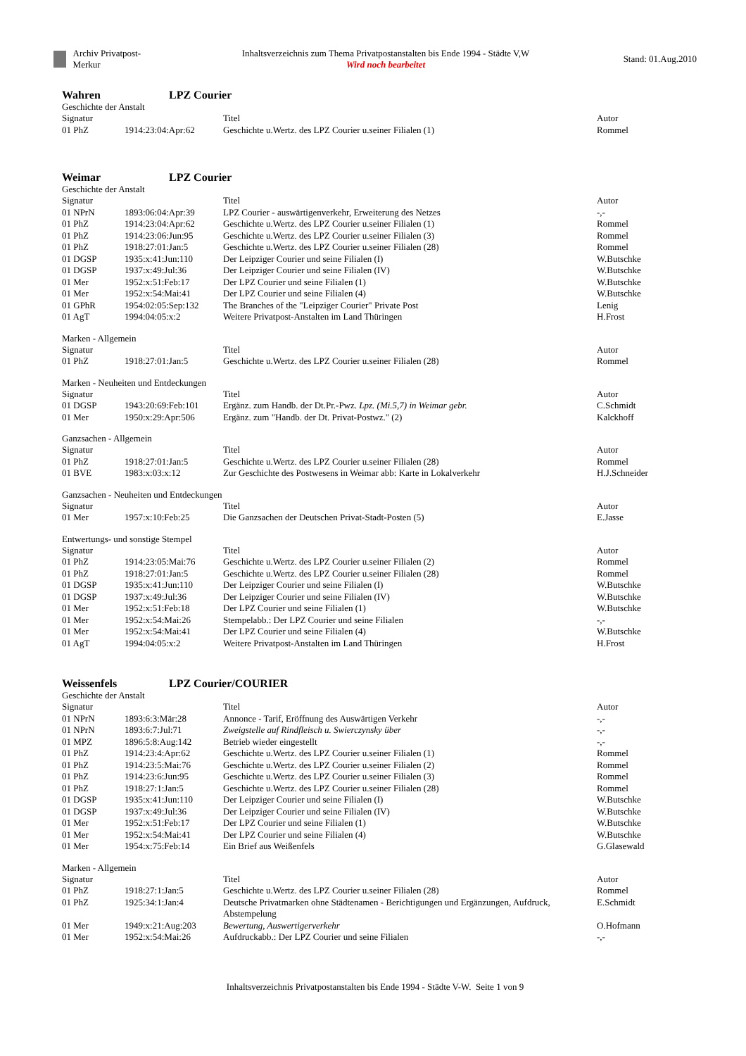Archiv Privatpost-Merkur
Inhaltsverzeichnis zum Thema Privatpostanstalten bis Ende 1994 - Städte V,W
Wird noch bearbeitet
Stand: 01.Aug.2010
Wahren LPZ Courier
Geschichte der Anstalt
| Signatur | | Titel | Autor |
| --- | --- | --- | --- |
| 01 PhZ | 1914:23:04:Apr:62 | Geschichte u.Wertz. des LPZ Courier u.seiner Filialen (1) | Rommel |
Weimar LPZ Courier
Geschichte der Anstalt
| Signatur | | Titel | Autor |
| --- | --- | --- | --- |
| 01 NPrN | 1893:06:04:Apr:39 | LPZ Courier - auswärtigenverkehr, Erweiterung des Netzes | -,- |
| 01 PhZ | 1914:23:04:Apr:62 | Geschichte u.Wertz. des LPZ Courier u.seiner Filialen (1) | Rommel |
| 01 PhZ | 1914:23:06:Jun:95 | Geschichte u.Wertz. des LPZ Courier u.seiner Filialen (3) | Rommel |
| 01 PhZ | 1918:27:01:Jan:5 | Geschichte u.Wertz. des LPZ Courier u.seiner Filialen (28) | Rommel |
| 01 DGSP | 1935:x:41:Jun:110 | Der Leipziger Courier und seine Filialen (I) | W.Butschke |
| 01 DGSP | 1937:x:49:Jul:36 | Der Leipziger Courier und seine Filialen (IV) | W.Butschke |
| 01 Mer | 1952:x:51:Feb:17 | Der LPZ Courier und seine Filialen (1) | W.Butschke |
| 01 Mer | 1952:x:54:Mai:41 | Der LPZ Courier und seine Filialen (4) | W.Butschke |
| 01 GPhR | 1954:02:05:Sep:132 | The Branches of the "Leipziger Courier" Private Post | Lenig |
| 01 AgT | 1994:04:05:x:2 | Weitere Privatpost-Anstalten im Land Thüringen | H.Frost |
Marken - Allgemein
| Signatur | | Titel | Autor |
| --- | --- | --- | --- |
| 01 PhZ | 1918:27:01:Jan:5 | Geschichte u.Wertz. des LPZ Courier u.seiner Filialen (28) | Rommel |
Marken - Neuheiten und Entdeckungen
| Signatur | | Titel | Autor |
| --- | --- | --- | --- |
| 01 DGSP | 1943:20:69:Feb:101 | Ergänz. zum Handb. der Dt.Pr.-Pwz. Lpz. (Mi.5,7) in Weimar gebr. | C.Schmidt |
| 01 Mer | 1950:x:29:Apr:506 | Ergänz. zum "Handb. der Dt. Privat-Postwz." (2) | Kalckhoff |
Ganzsachen - Allgemein
| Signatur | | Titel | Autor |
| --- | --- | --- | --- |
| 01 PhZ | 1918:27:01:Jan:5 | Geschichte u.Wertz. des LPZ Courier u.seiner Filialen (28) | Rommel |
| 01 BVE | 1983:x:03:x:12 | Zur Geschichte des Postwesens in Weimar abb: Karte in Lokalverkehr | H.J.Schneider |
Ganzsachen - Neuheiten und Entdeckungen
| Signatur | | Titel | Autor |
| --- | --- | --- | --- |
| 01 Mer | 1957:x:10:Feb:25 | Die Ganzsachen der Deutschen Privat-Stadt-Posten (5) | E.Jasse |
Entwertungs- und sonstige Stempel
| Signatur | | Titel | Autor |
| --- | --- | --- | --- |
| 01 PhZ | 1914:23:05:Mai:76 | Geschichte u.Wertz. des LPZ Courier u.seiner Filialen (2) | Rommel |
| 01 PhZ | 1918:27:01:Jan:5 | Geschichte u.Wertz. des LPZ Courier u.seiner Filialen (28) | Rommel |
| 01 DGSP | 1935:x:41:Jun:110 | Der Leipziger Courier und seine Filialen (I) | W.Butschke |
| 01 DGSP | 1937:x:49:Jul:36 | Der Leipziger Courier und seine Filialen (IV) | W.Butschke |
| 01 Mer | 1952:x:51:Feb:18 | Der LPZ Courier und seine Filialen (1) | W.Butschke |
| 01 Mer | 1952:x:54:Mai:26 | Stempelabb.: Der LPZ Courier und seine Filialen | -,- |
| 01 Mer | 1952:x:54:Mai:41 | Der LPZ Courier und seine Filialen (4) | W.Butschke |
| 01 AgT | 1994:04:05:x:2 | Weitere Privatpost-Anstalten im Land Thüringen | H.Frost |
Weissenfels LPZ Courier/COURIER
Geschichte der Anstalt
| Signatur | | Titel | Autor |
| --- | --- | --- | --- |
| 01 NPrN | 1893:6:3:Mär:28 | Annonce - Tarif, Eröffnung des Auswärtigen Verkehr | -,- |
| 01 NPrN | 1893:6:7:Jul:71 | Zweigstelle auf Rindfleisch u. Swierczynsky über | -,- |
| 01 MPZ | 1896:5:8:Aug:142 | Betrieb wieder eingestellt | -,- |
| 01 PhZ | 1914:23:4:Apr:62 | Geschichte u.Wertz. des LPZ Courier u.seiner Filialen (1) | Rommel |
| 01 PhZ | 1914:23:5:Mai:76 | Geschichte u.Wertz. des LPZ Courier u.seiner Filialen (2) | Rommel |
| 01 PhZ | 1914:23:6:Jun:95 | Geschichte u.Wertz. des LPZ Courier u.seiner Filialen (3) | Rommel |
| 01 PhZ | 1918:27:1:Jan:5 | Geschichte u.Wertz. des LPZ Courier u.seiner Filialen (28) | Rommel |
| 01 DGSP | 1935:x:41:Jun:110 | Der Leipziger Courier und seine Filialen (I) | W.Butschke |
| 01 DGSP | 1937:x:49:Jul:36 | Der Leipziger Courier und seine Filialen (IV) | W.Butschke |
| 01 Mer | 1952:x:51:Feb:17 | Der LPZ Courier und seine Filialen (1) | W.Butschke |
| 01 Mer | 1952:x:54:Mai:41 | Der LPZ Courier und seine Filialen (4) | W.Butschke |
| 01 Mer | 1954:x:75:Feb:14 | Ein Brief aus Weißenfels | G.Glasewald |
Marken - Allgemein
| Signatur | | Titel | Autor |
| --- | --- | --- | --- |
| 01 PhZ | 1918:27:1:Jan:5 | Geschichte u.Wertz. des LPZ Courier u.seiner Filialen (28) | Rommel |
| 01 PhZ | 1925:34:1:Jan:4 | Deutsche Privatmarken ohne Städtenamen - Berichtigungen und Ergänzungen, Aufdruck, Abstempelung | E.Schmidt |
| 01 Mer | 1949:x:21:Aug:203 | Bewertung, Auswertigerverkehr | O.Hofmann |
| 01 Mer | 1952:x:54:Mai:26 | Aufdruckabb.: Der LPZ Courier und seine Filialen | -,- |
Inhaltsverzeichnis Privatpostanstalten bis Ende 1994 - Städte V-W. Seite 1 von 9